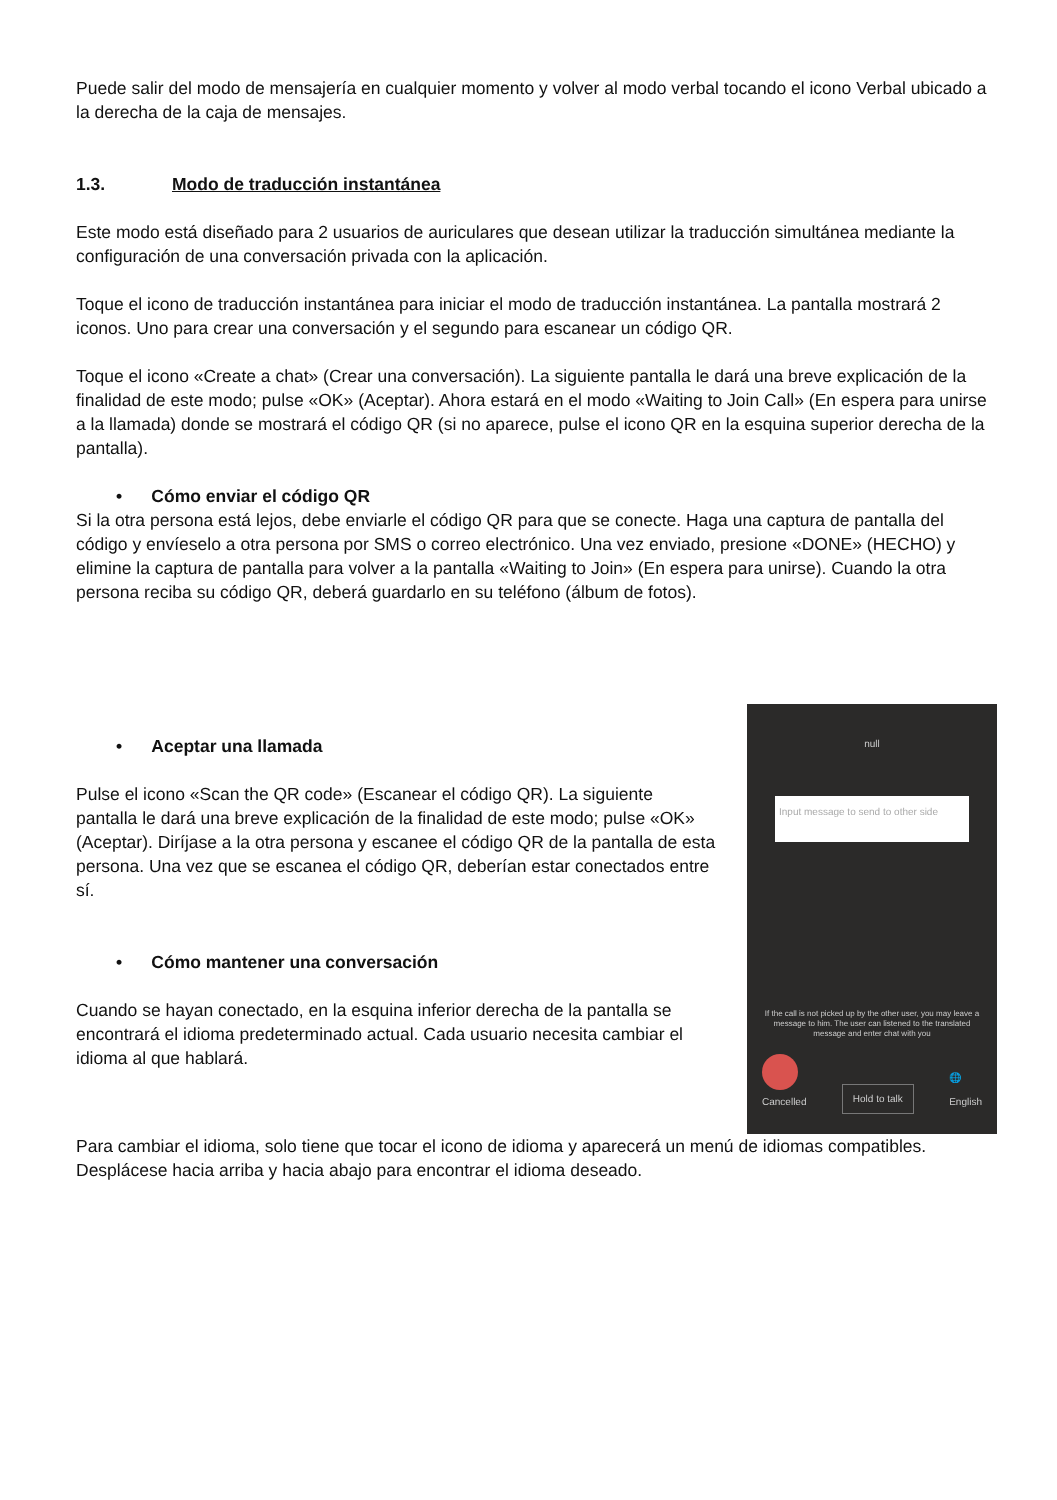Puede salir del modo de mensajería en cualquier momento y volver al modo verbal tocando el icono Verbal ubicado a la derecha de la caja de mensajes.
1.3. Modo de traducción instantánea
Este modo está diseñado para 2 usuarios de auriculares que desean utilizar la traducción simultánea mediante la configuración de una conversación privada con la aplicación.
Toque el icono de traducción instantánea para iniciar el modo de traducción instantánea. La pantalla mostrará 2 iconos. Uno para crear una conversación y el segundo para escanear un código QR.
Toque el icono «Create a chat» (Crear una conversación). La siguiente pantalla le dará una breve explicación de la finalidad de este modo; pulse «OK» (Aceptar). Ahora estará en el modo «Waiting to Join Call» (En espera para unirse a la llamada) donde se mostrará el código QR (si no aparece, pulse el icono QR en la esquina superior derecha de la pantalla).
• Cómo enviar el código QR
Si la otra persona está lejos, debe enviarle el código QR para que se conecte. Haga una captura de pantalla del código y envíeselo a otra persona por SMS o correo electrónico. Una vez enviado, presione «DONE» (HECHO) y elimine la captura de pantalla para volver a la pantalla «Waiting to Join» (En espera para unirse). Cuando la otra persona reciba su código QR, deberá guardarlo en su teléfono (álbum de fotos).
• Aceptar una llamada
Pulse el icono «Scan the QR code» (Escanear el código QR). La siguiente pantalla le dará una breve explicación de la finalidad de este modo; pulse «OK» (Aceptar). Diríjase a la otra persona y escanee el código QR de la pantalla de esta persona. Una vez que se escanea el código QR, deberían estar conectados entre sí.
• Cómo mantener una conversación
Cuando se hayan conectado, en la esquina inferior derecha de la pantalla se encontrará el idioma predeterminado actual. Cada usuario necesita cambiar el idioma al que hablará.
null
Input message to send to other side
If the call is not picked up by the other user, you may leave a message to him. The user can listened to the translated message and enter chat with you
Cancelled
Hold to talk
🌐
English
Para cambiar el idioma, solo tiene que tocar el icono de idioma y aparecerá un menú de idiomas compatibles. Desplácese hacia arriba y hacia abajo para encontrar el idioma deseado.